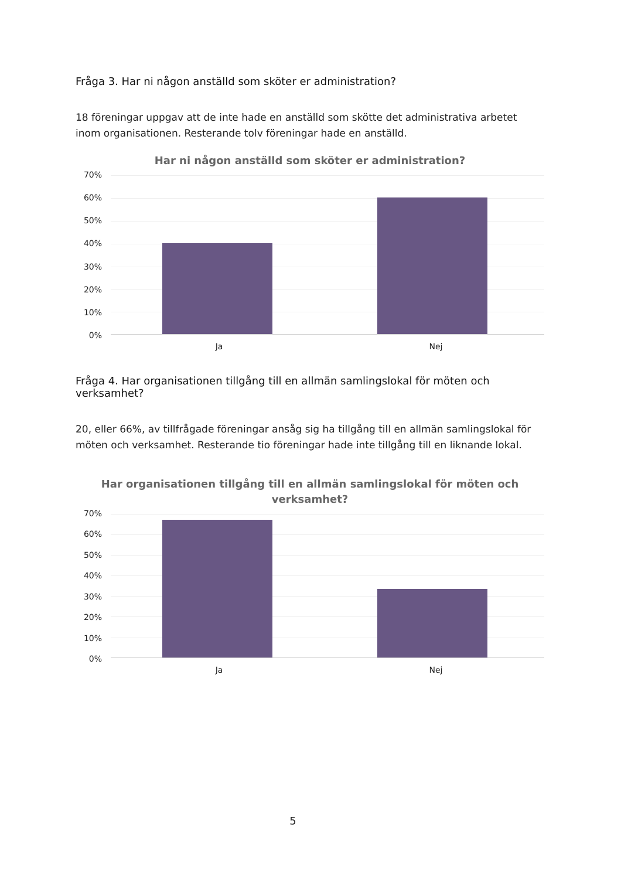Fråga 3. Har ni någon anställd som sköter er administration?
18 föreningar uppgav att de inte hade en anställd som skötte det administrativa arbetet inom organisationen. Resterande tolv föreningar hade en anställd.
Har ni någon anställd som sköter er administration?
70%
60%
50%
40%
30%
20%
10%
0%
Ja Nej
Fråga 4. Har organisationen tillgång till en allmän samlingslokal för möten och verksamhet?
20, eller 66%, av tillfrågade föreningar ansåg sig ha tillgång till en allmän samlingslokal för möten och verksamhet. Resterande tio föreningar hade inte tillgång till en liknande lokal.
Har organisationen tillgång till en allmän samlingslokal för möten och verksamhet?
70%
60%
50%
40%
30%
20%
10%
0%
Ja Nej
5